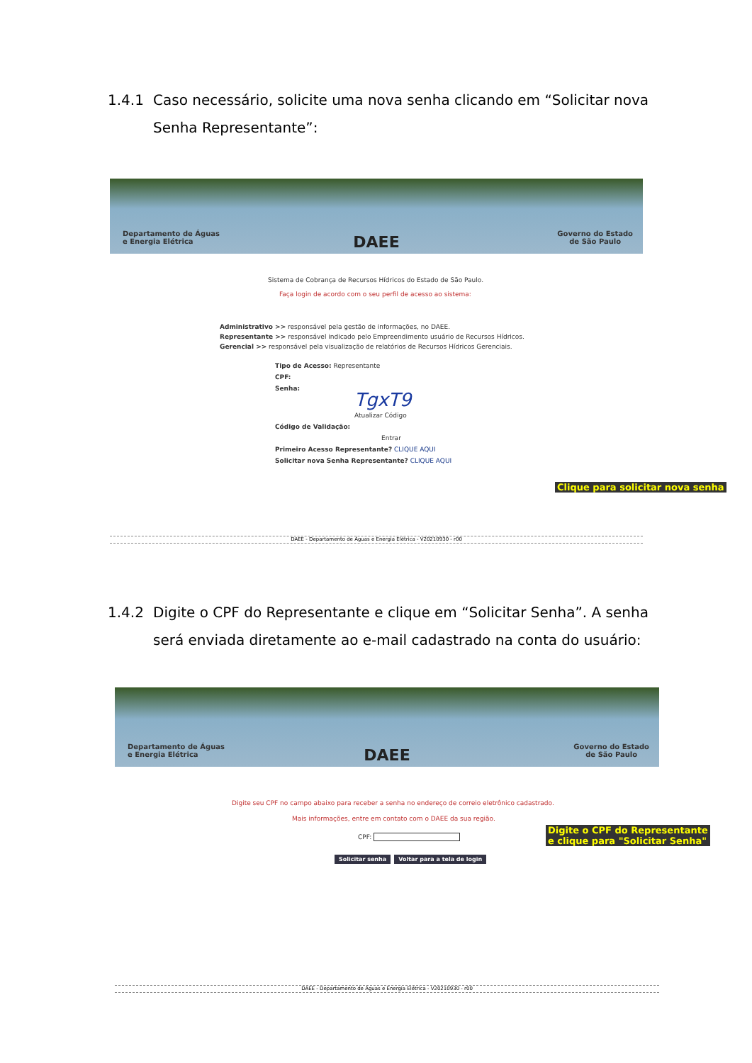1.4.1 Caso necessário, solicite uma nova senha clicando em “Solicitar nova Senha Representante”:
Departamento de Águas
e Energia Elétrica
DAEE
Governo do Estado
de São Paulo
Sistema de Cobrança de Recursos Hídricos do Estado de São Paulo.
Faça login de acordo com o seu perfil de acesso ao sistema:
Administrativo >> responsável pela gestão de informações, no DAEE.
Representante >> responsável indicado pelo Empreendimento usuário de Recursos Hídricos.
Gerencial >> responsável pela visualização de relatórios de Recursos Hídricos Gerenciais.
Tipo de Acesso: Representante
CPF:
Senha:
TgxT9
Atualizar Código
Código de Validação:
Entrar
Primeiro Acesso Representante? CLIQUE AQUI
Solicitar nova Senha Representante? CLIQUE AQUI
Clique para solicitar nova senha
DAEE - Departamento de Águas e Energia Elétrica - V20210930 - r00
1.4.2 Digite o CPF do Representante e clique em “Solicitar Senha”. A senha será enviada diretamente ao e-mail cadastrado na conta do usuário:
Departamento de Águas
e Energia Elétrica
DAEE
Governo do Estado
de São Paulo
Digite seu CPF no campo abaixo para receber a senha no endereço de correio eletrônico cadastrado.
Mais informações, entre em contato com o DAEE da sua região.
CPF:
Solicitar senha Voltar para a tela de login
Digite o CPF do Representante
e clique para "Solicitar Senha"
DAEE - Departamento de Águas e Energia Elétrica - V20210930 - r00